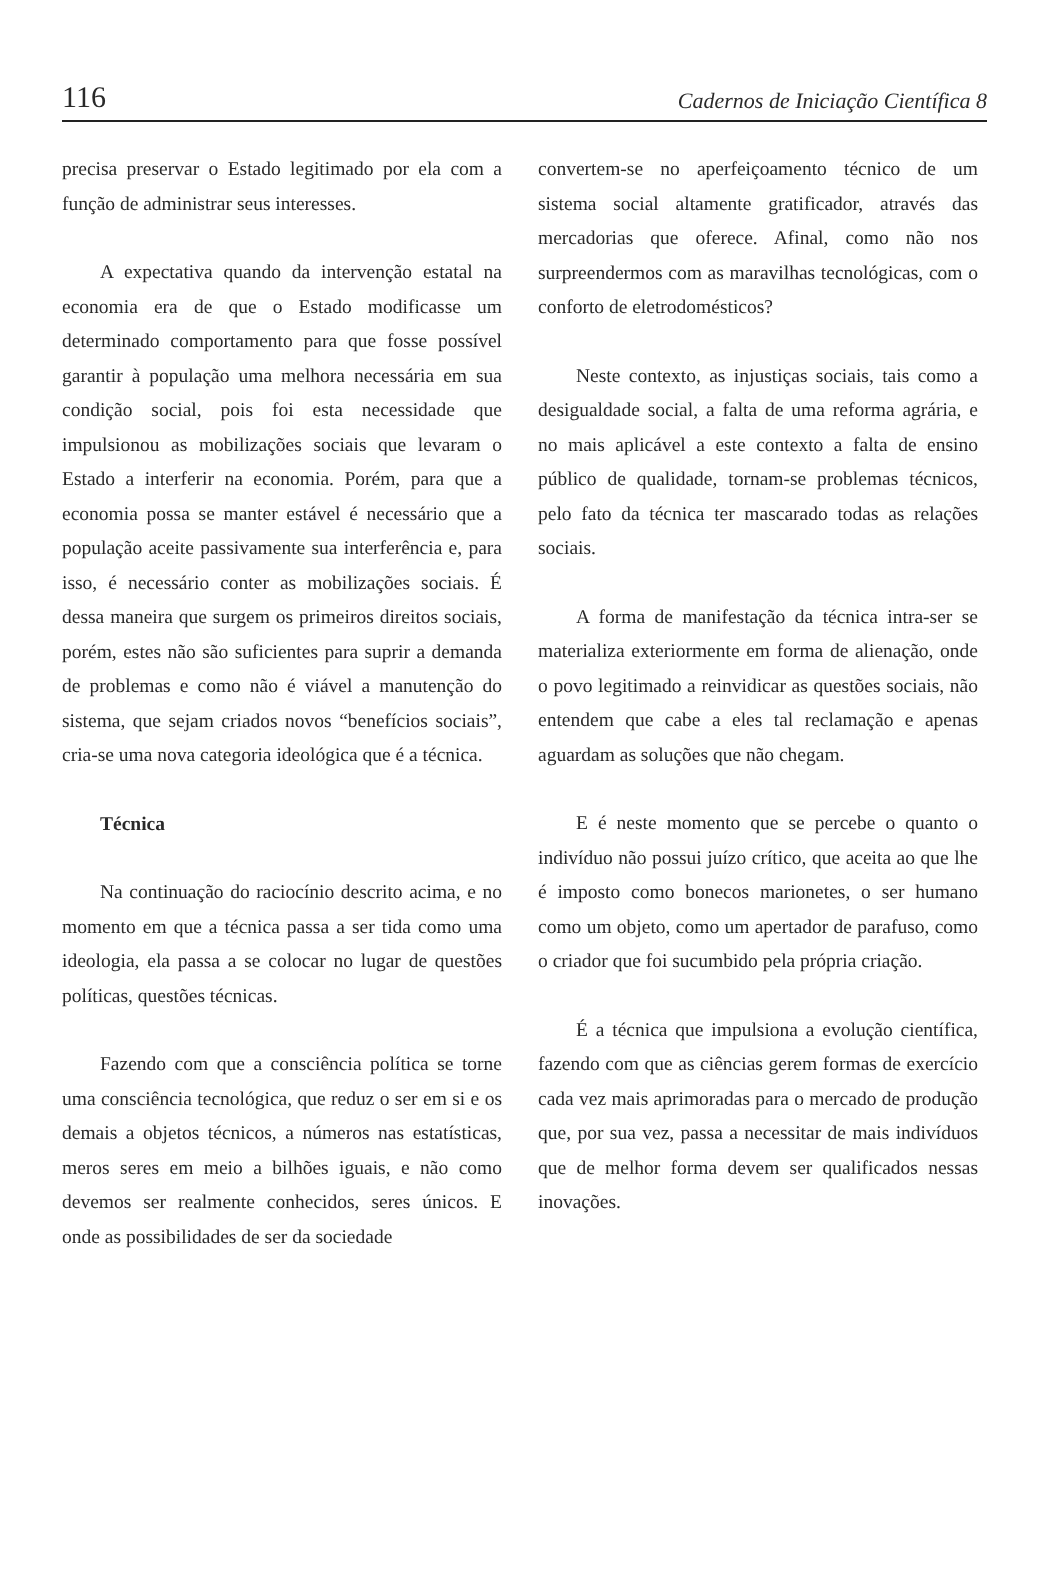116 Cadernos de Iniciação Científica 8
precisa preservar o Estado legitimado por ela com a função de administrar seus interesses.
A expectativa quando da intervenção estatal na economia era de que o Estado modificasse um determinado comportamento para que fosse possível garantir à população uma melhora necessária em sua condição social, pois foi esta necessidade que impulsionou as mobilizações sociais que levaram o Estado a interferir na economia. Porém, para que a economia possa se manter estável é necessário que a população aceite passivamente sua interferência e, para isso, é necessário conter as mobilizações sociais. É dessa maneira que surgem os primeiros direitos sociais, porém, estes não são suficientes para suprir a demanda de problemas e como não é viável a manutenção do sistema, que sejam criados novos “benefícios sociais”, cria-se uma nova categoria ideológica que é a técnica.
Técnica
Na continuação do raciocínio descrito acima, e no momento em que a técnica passa a ser tida como uma ideologia, ela passa a se colocar no lugar de questões políticas, questões técnicas.
Fazendo com que a consciência política se torne uma consciência tecnológica, que reduz o ser em si e os demais a objetos técnicos, a números nas estatísticas, meros seres em meio a bilhões iguais, e não como devemos ser realmente conhecidos, seres únicos. E onde as possibilidades de ser da sociedade
convertem-se no aperfeiçoamento técnico de um sistema social altamente gratificador, através das mercadorias que oferece. Afinal, como não nos surpreendermos com as maravilhas tecnológicas, com o conforto de eletrodomésticos?
Neste contexto, as injustiças sociais, tais como a desigualdade social, a falta de uma reforma agrária, e no mais aplicável a este contexto a falta de ensino público de qualidade, tornam-se problemas técnicos, pelo fato da técnica ter mascarado todas as relações sociais.
A forma de manifestação da técnica intra-ser se materializa exteriormente em forma de alienação, onde o povo legitimado a reinvidicar as questões sociais, não entendem que cabe a eles tal reclamação e apenas aguardam as soluções que não chegam.
E é neste momento que se percebe o quanto o indivíduo não possui juízo crítico, que aceita ao que lhe é imposto como bonecos marionetes, o ser humano como um objeto, como um apertador de parafuso, como o criador que foi sucumbido pela própria criação.
É a técnica que impulsiona a evolução científica, fazendo com que as ciências gerem formas de exercício cada vez mais aprimoradas para o mercado de produção que, por sua vez, passa a necessitar de mais indivíduos que de melhor forma devem ser qualificados nessas inovações.